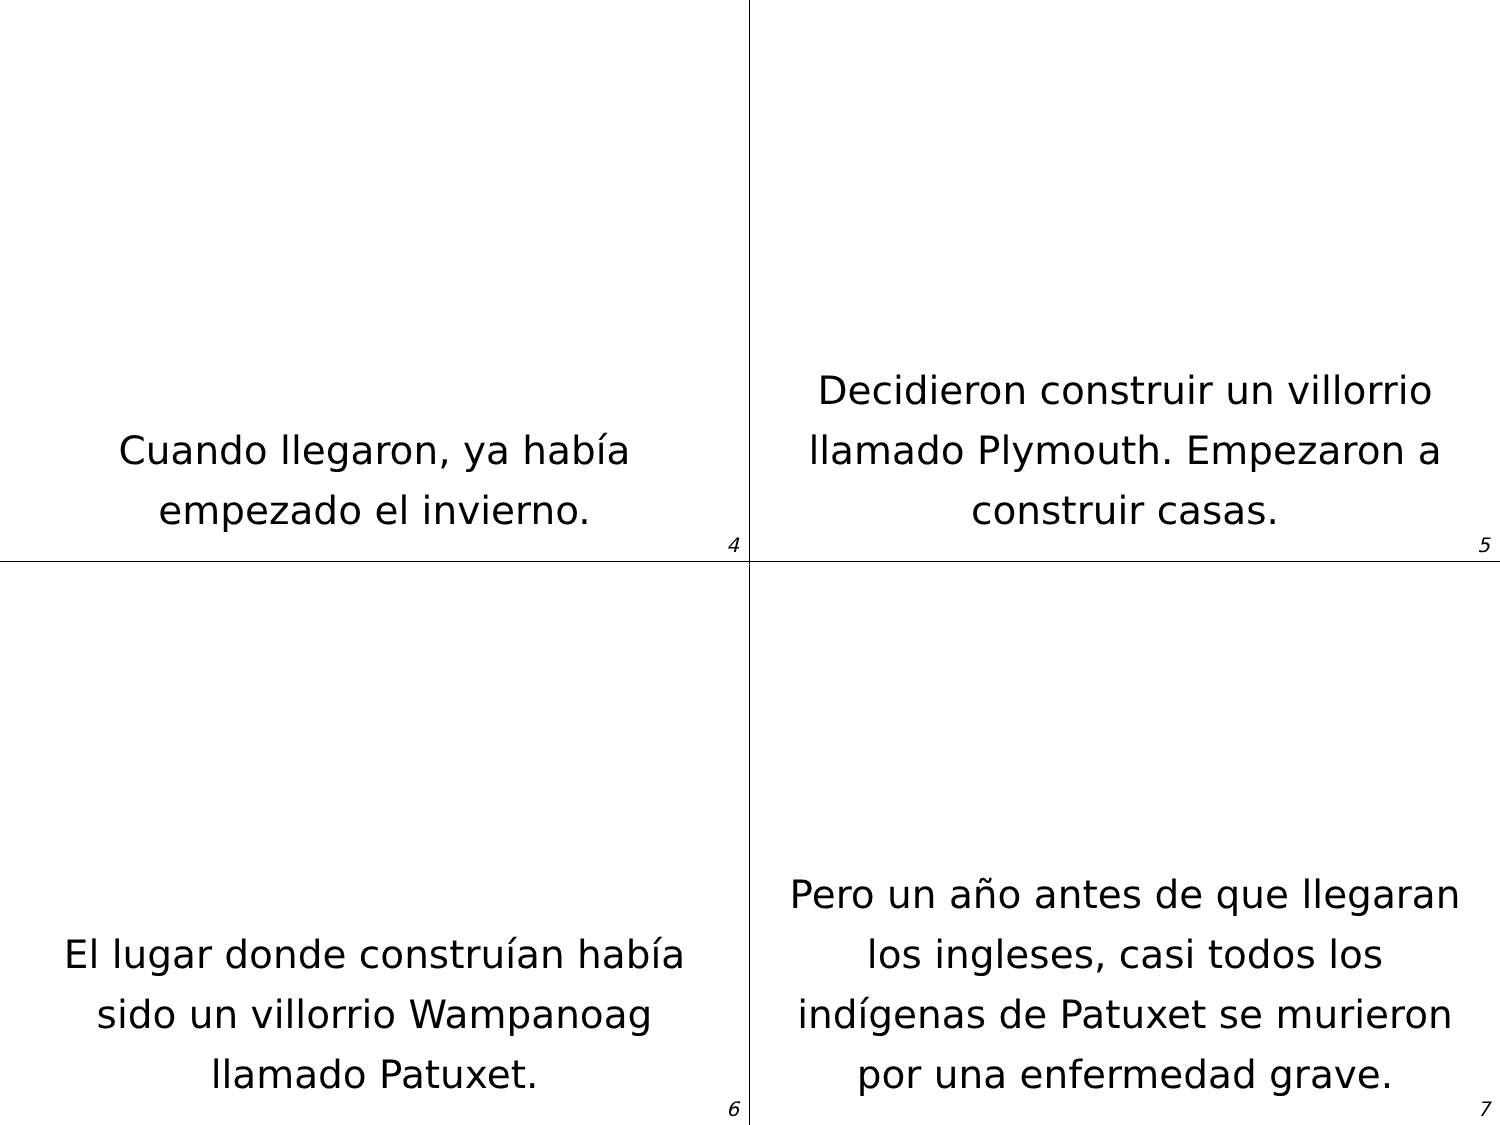Cuando llegaron, ya había
empezado el invierno.
4
Decidieron construir un villorrio
llamado Plymouth. Empezaron a
construir casas.
5
El lugar donde construían había
sido un villorrio Wampanoag
llamado Patuxet.
6
Pero un año antes de que llegaran
los ingleses, casi todos los
indígenas de Patuxet se murieron
por una enfermedad grave.
7